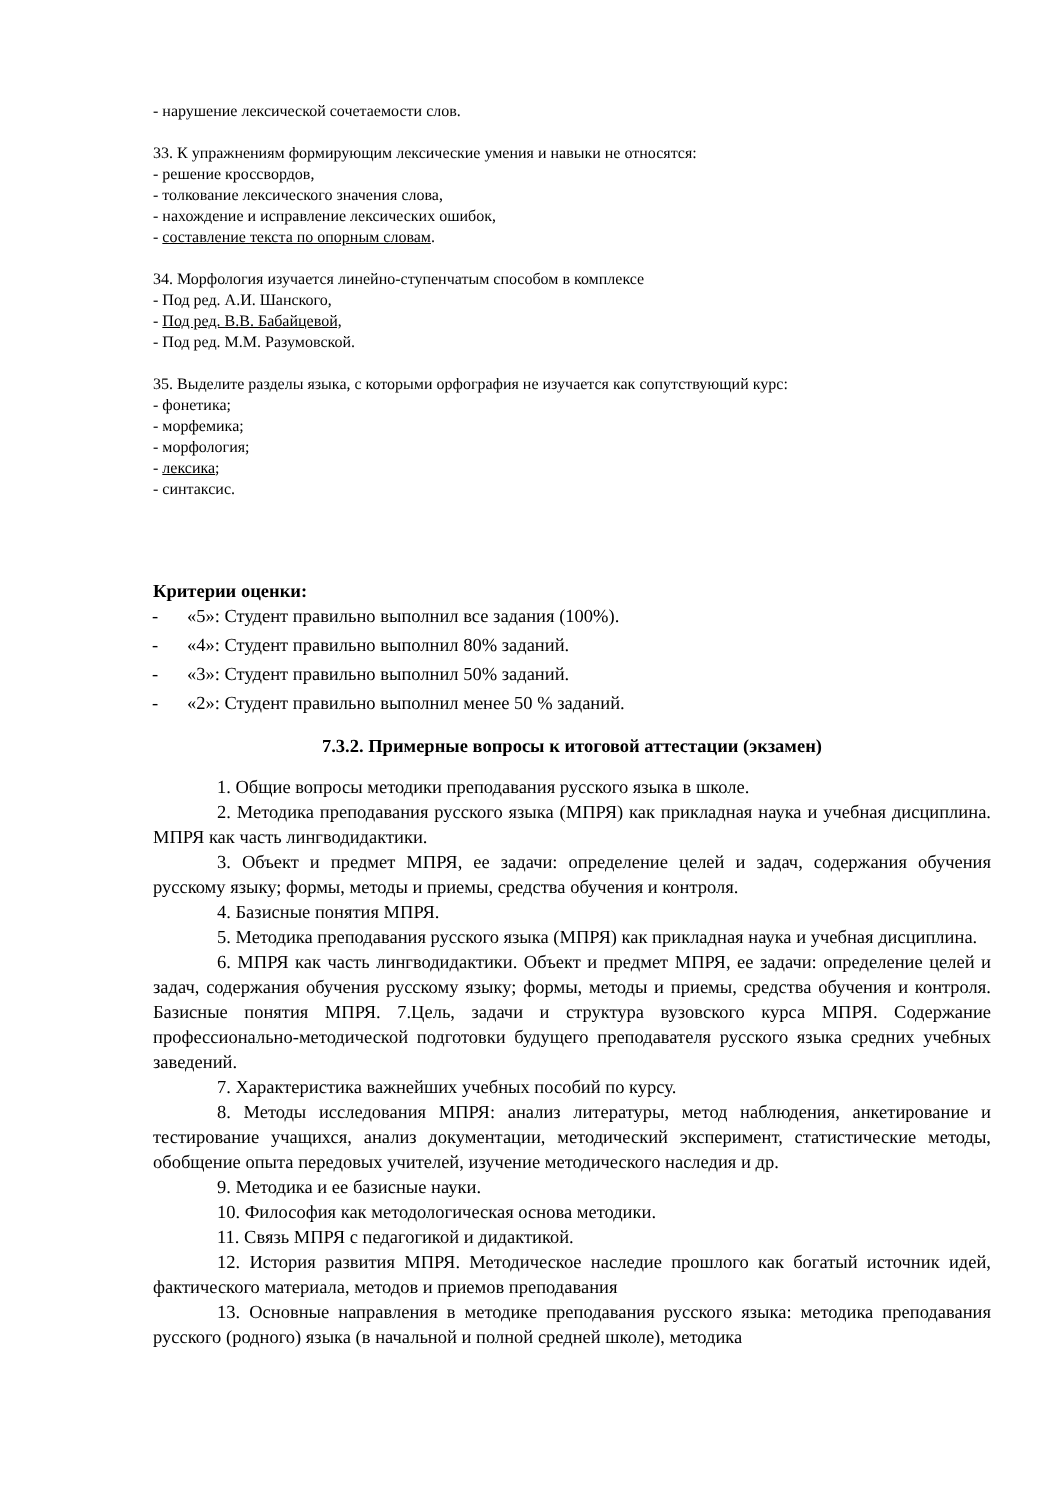- нарушение лексической сочетаемости слов.
33. К упражнениям формирующим лексические умения и навыки не относятся:
- решение кроссвордов,
- толкование лексического значения слова,
- нахождение и исправление лексических ошибок,
- составление текста по опорным словам.
34. Морфология изучается линейно-ступенчатым способом в комплексе
- Под ред. А.И. Шанского,
- Под ред. В.В. Бабайцевой,
- Под ред. М.М. Разумовской.
35. Выделите разделы языка, с которыми орфография не изучается как сопутствующий курс:
- фонетика;
- морфемика;
- морфология;
- лексика;
- синтаксис.
Критерии оценки:
- «5»: Студент правильно выполнил все задания (100%).
- «4»: Студент правильно выполнил 80% заданий.
- «3»: Студент правильно выполнил 50% заданий.
- «2»: Студент правильно выполнил менее 50 % заданий.
7.3.2. Примерные вопросы к итоговой аттестации (экзамен)
1. Общие вопросы методики преподавания русского языка в школе.
2. Методика преподавания русского языка (МПРЯ) как прикладная наука и учебная дисциплина. МПРЯ как часть лингводидактики.
3. Объект и предмет МПРЯ, ее задачи: определение целей и задач, содержания обучения русскому языку; формы, методы и приемы, средства обучения и контроля.
4. Базисные понятия МПРЯ.
5. Методика преподавания русского языка (МПРЯ) как прикладная наука и учебная дисциплина.
6. МПРЯ как часть лингводидактики. Объект и предмет МПРЯ, ее задачи: определение целей и задач, содержания обучения русскому языку; формы, методы и приемы, средства обучения и контроля. Базисные понятия МПРЯ. 7.Цель, задачи и структура вузовского курса МПРЯ. Содержание профессионально-методической подготовки будущего преподавателя русского языка средних учебных заведений.
7. Характеристика важнейших учебных пособий по курсу.
8. Методы исследования МПРЯ: анализ литературы, метод наблюдения, анкетирование и тестирование учащихся, анализ документации, методический эксперимент, статистические методы, обобщение опыта передовых учителей, изучение методического наследия и др.
9. Методика и ее базисные науки.
10. Философия как методологическая основа методики.
11. Связь МПРЯ с педагогикой и дидактикой.
12. История развития МПРЯ. Методическое наследие прошлого как богатый источник идей, фактического материала, методов и приемов преподавания
13. Основные направления в методике преподавания русского языка: методика преподавания русского (родного) языка (в начальной и полной средней школе), методика